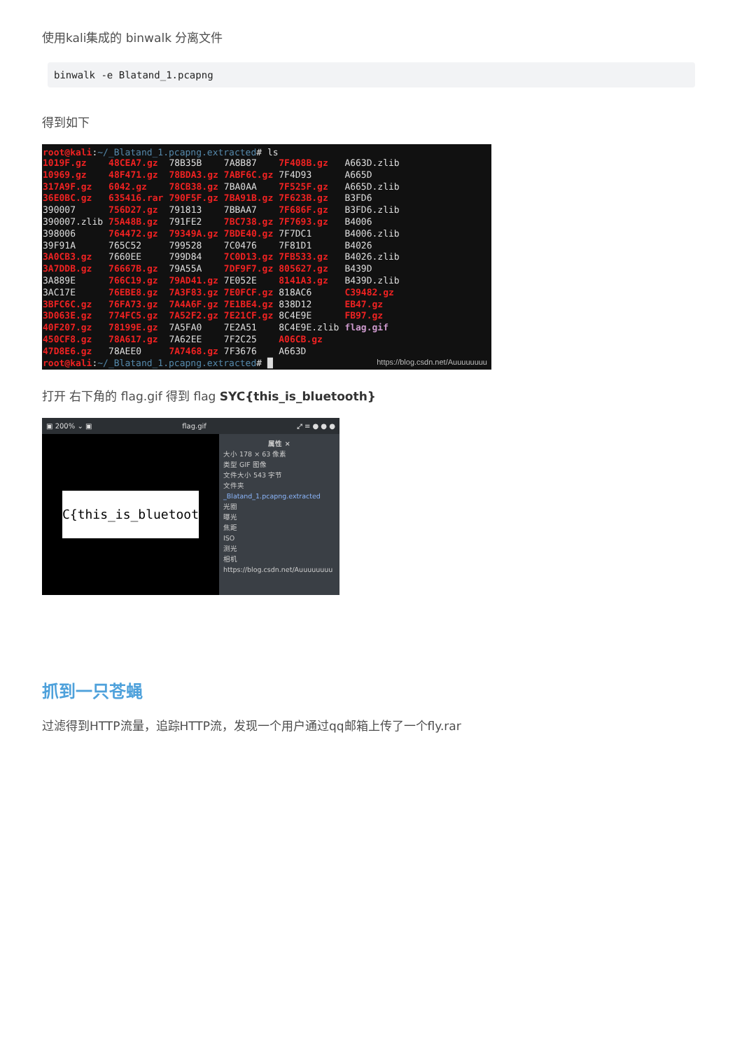使用kali集成的 binwalk 分离文件
binwalk -e Blatand_1.pcapng
得到如下
root@kali:~/_Blatand_1.pcapng.extracted# ls
| 1019F.gz | 48CEA7.gz | 78B35B | 7A8B87 | 7F408B.gz | A663D.zlib |
| 10969.gz | 48F471.gz | 78BDA3.gz | 7ABF6C.gz | 7F4D93 | A665D |
| 317A9F.gz | 6042.gz | 78CB38.gz | 7BA0AA | 7F525F.gz | A665D.zlib |
| 36E0BC.gz | 635416.rar | 790F5F.gz | 7BA91B.gz | 7F623B.gz | B3FD6 |
| 390007 | 756D27.gz | 791813 | 7BBAA7 | 7F686F.gz | B3FD6.zlib |
| 390007.zlib | 75A48B.gz | 791FE2 | 7BC738.gz | 7F7693.gz | B4006 |
| 398006 | 764472.gz | 79349A.gz | 7BDE40.gz | 7F7DC1 | B4006.zlib |
| 39F91A | 765C52 | 799528 | 7C0476 | 7F81D1 | B4026 |
| 3A0CB3.gz | 7660EE | 799D84 | 7C0D13.gz | 7FB533.gz | B4026.zlib |
| 3A7DDB.gz | 76667B.gz | 79A55A | 7DF9F7.gz | 805627.gz | B439D |
| 3A889E | 766C19.gz | 79AD41.gz | 7E052E | 8141A3.gz | B439D.zlib |
| 3AC17E | 76EBE8.gz | 7A3F83.gz | 7E0FCF.gz | 818AC6 | C39482.gz |
| 3BFC6C.gz | 76FA73.gz | 7A4A6F.gz | 7E1BE4.gz | 838D12 | EB47.gz |
| 3D063E.gz | 774FC5.gz | 7A52F2.gz | 7E21CF.gz | 8C4E9E | FB97.gz |
| 40F207.gz | 78199E.gz | 7A5FA0 | 7E2A51 | 8C4E9E.zlib | flag.gif |
| 450CF8.gz | 78A617.gz | 7A62EE | 7F2C25 | A06CB.gz | |
| 47D8E6.gz | 78AEE0 | 7A7468.gz | 7F3676 | A663D | |
root@kali:~/_Blatand_1.pcapng.extracted# █ https://blog.csdn.net/Auuuuuuuu
打开 右下角的 flag.gif 得到 flag SYC{this_is_bluetooth}
▣ 200% ⌄ ▣ flag.gif ⤢ ≡ ● ● ●
SYC{this_is_bluetooth}
属性 ×
大小 178 × 63 像素
类型 GIF 图像
文件大小 543 字节
文件夹 _Blatand_1.pcapng.extracted
光圈
曝光
焦距
ISO
测光
相机
https://blog.csdn.net/Auuuuuuuu
抓到一只苍蝇
过滤得到HTTP流量，追踪HTTP流，发现一个用户通过qq邮箱上传了一个fly.rar